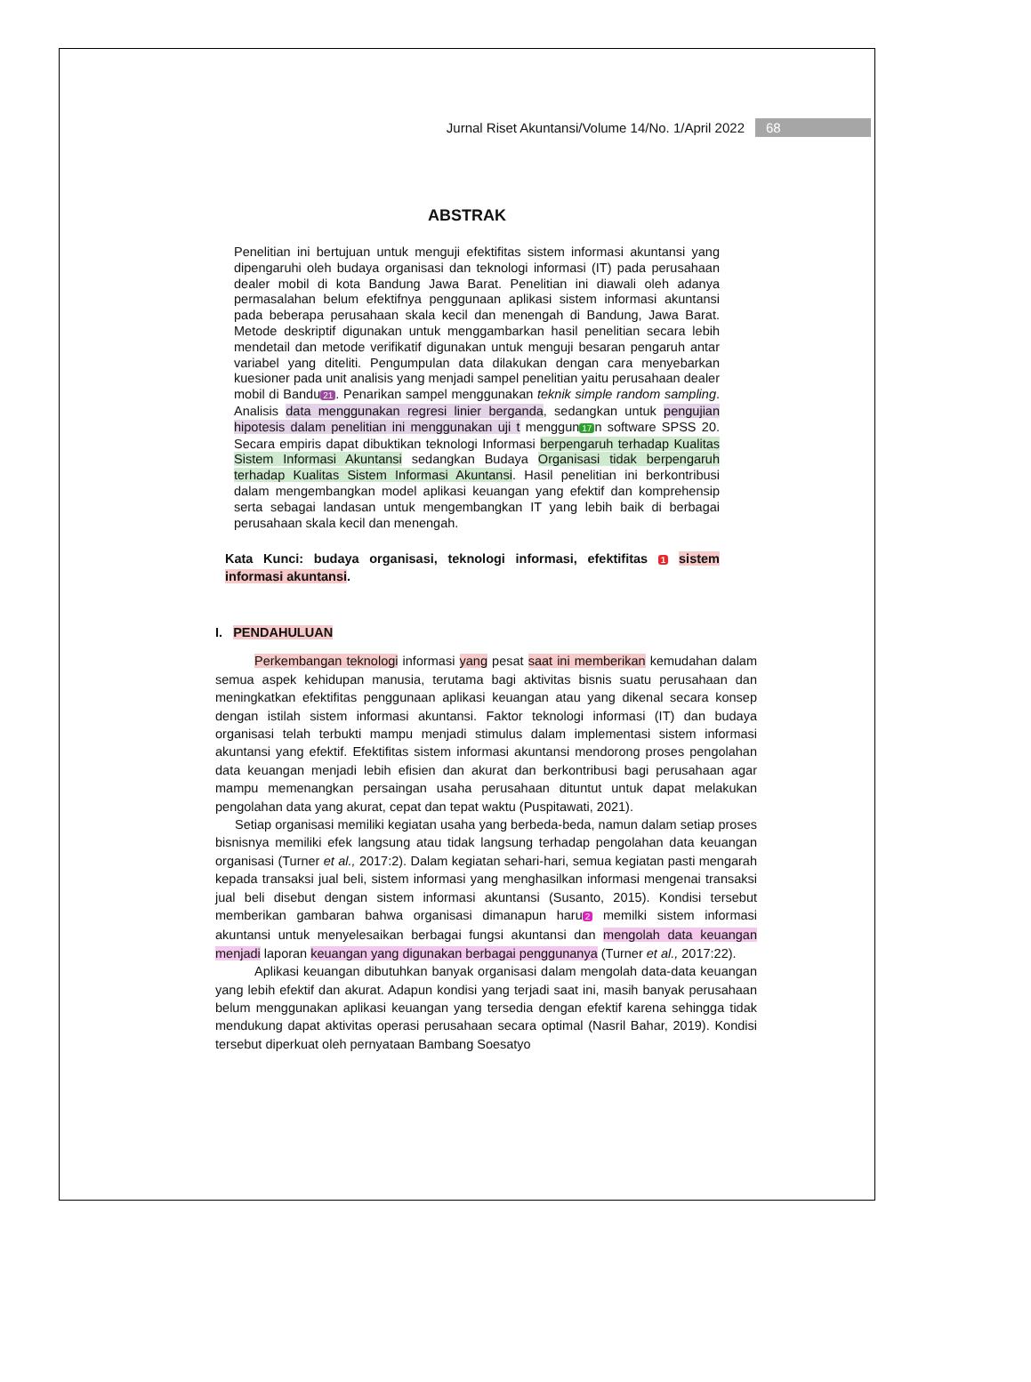Jurnal Riset Akuntansi/Volume 14/No. 1/April 2022 68
ABSTRAK
Penelitian ini bertujuan untuk menguji efektifitas sistem informasi akuntansi yang dipengaruhi oleh budaya organisasi dan teknologi informasi (IT) pada perusahaan dealer mobil di kota Bandung Jawa Barat. Penelitian ini diawali oleh adanya permasalahan belum efektifnya penggunaan aplikasi sistem informasi akuntansi pada beberapa perusahaan skala kecil dan menengah di Bandung, Jawa Barat. Metode deskriptif digunakan untuk menggambarkan hasil penelitian secara lebih mendetail dan metode verifikatif digunakan untuk menguji besaran pengaruh antar variabel yang diteliti. Pengumpulan data dilakukan dengan cara menyebarkan kuesioner pada unit analisis yang menjadi sampel penelitian yaitu perusahaan dealer mobil di Bandu 21. Penarikan sampel menggunakan teknik simple random sampling. Analisis data menggunakan regresi linier berganda, sedangkan untuk pengujian hipotesis dalam penelitian ini menggunakan uji t menggun 17 n software SPSS 20. Secara empiris dapat dibuktikan teknologi Informasi berpengaruh terhadap Kualitas Sistem Informasi Akuntansi sedangkan Budaya Organisasi tidak berpengaruh terhadap Kualitas Sistem Informasi Akuntansi. Hasil penelitian ini berkontribusi dalam mengembangkan model aplikasi keuangan yang efektif dan komprehensip serta sebagai landasan untuk mengembangkan IT yang lebih baik di berbagai perusahaan skala kecil dan menengah.
Kata Kunci: budaya organisasi, teknologi informasi, efektifitas 1 sistem informasi akuntansi.
I. PENDAHULUAN
Perkembangan teknologi informasi yang pesat saat ini memberikan kemudahan dalam semua aspek kehidupan manusia, terutama bagi aktivitas bisnis suatu perusahaan dan meningkatkan efektifitas penggunaan aplikasi keuangan atau yang dikenal secara konsep dengan istilah sistem informasi akuntansi. Faktor teknologi informasi (IT) dan budaya organisasi telah terbukti mampu menjadi stimulus dalam implementasi sistem informasi akuntansi yang efektif. Efektifitas sistem informasi akuntansi mendorong proses pengolahan data keuangan menjadi lebih efisien dan akurat dan berkontribusi bagi perusahaan agar mampu memenangkan persaingan usaha perusahaan dituntut untuk dapat melakukan pengolahan data yang akurat, cepat dan tepat waktu (Puspitawati, 2021).
Setiap organisasi memiliki kegiatan usaha yang berbeda-beda, namun dalam setiap proses bisnisnya memiliki efek langsung atau tidak langsung terhadap pengolahan data keuangan organisasi (Turner et al., 2017:2). Dalam kegiatan sehari-hari, semua kegiatan pasti mengarah kepada transaksi jual beli, sistem informasi yang menghasilkan informasi mengenai transaksi jual beli disebut dengan sistem informasi akuntansi (Susanto, 2015). Kondisi tersebut memberikan gambaran bahwa organisasi dimanapun haru 2 memilki sistem informasi akuntansi untuk menyelesaikan berbagai fungsi akuntansi dan mengolah data keuangan menjadi laporan keuangan yang digunakan berbagai penggunanya (Turner et al., 2017:22).
Aplikasi keuangan dibutuhkan banyak organisasi dalam mengolah data-data keuangan yang lebih efektif dan akurat. Adapun kondisi yang terjadi saat ini, masih banyak perusahaan belum menggunakan aplikasi keuangan yang tersedia dengan efektif karena sehingga tidak mendukung dapat aktivitas operasi perusahaan secara optimal (Nasril Bahar, 2019). Kondisi tersebut diperkuat oleh pernyataan Bambang Soesatyo